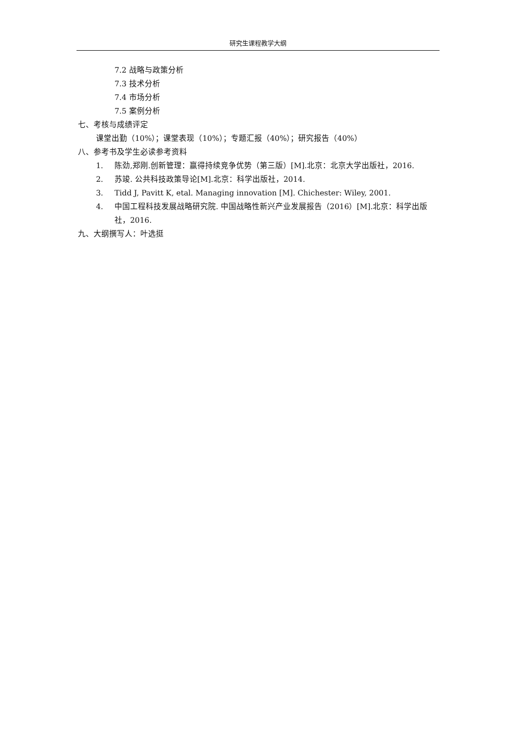研究生课程教学大纲
7.2 战略与政策分析
7.3 技术分析
7.4 市场分析
7.5 案例分析
七、考核与成绩评定
课堂出勤（10%）；课堂表现（10%）；专题汇报（40%）；研究报告（40%）
八、参考书及学生必读参考资料
1. 陈劲,郑刚.创新管理：赢得持续竞争优势（第三版）[M].北京：北京大学出版社，2016.
2. 苏竣. 公共科技政策导论[M].北京：科学出版社，2014.
3. Tidd J, Pavitt K, etal. Managing innovation [M]. Chichester: Wiley, 2001.
4. 中国工程科技发展战略研究院. 中国战略性新兴产业发展报告（2016）[M].北京：科学出版社，2016.
九、大纲撰写人：叶选挺